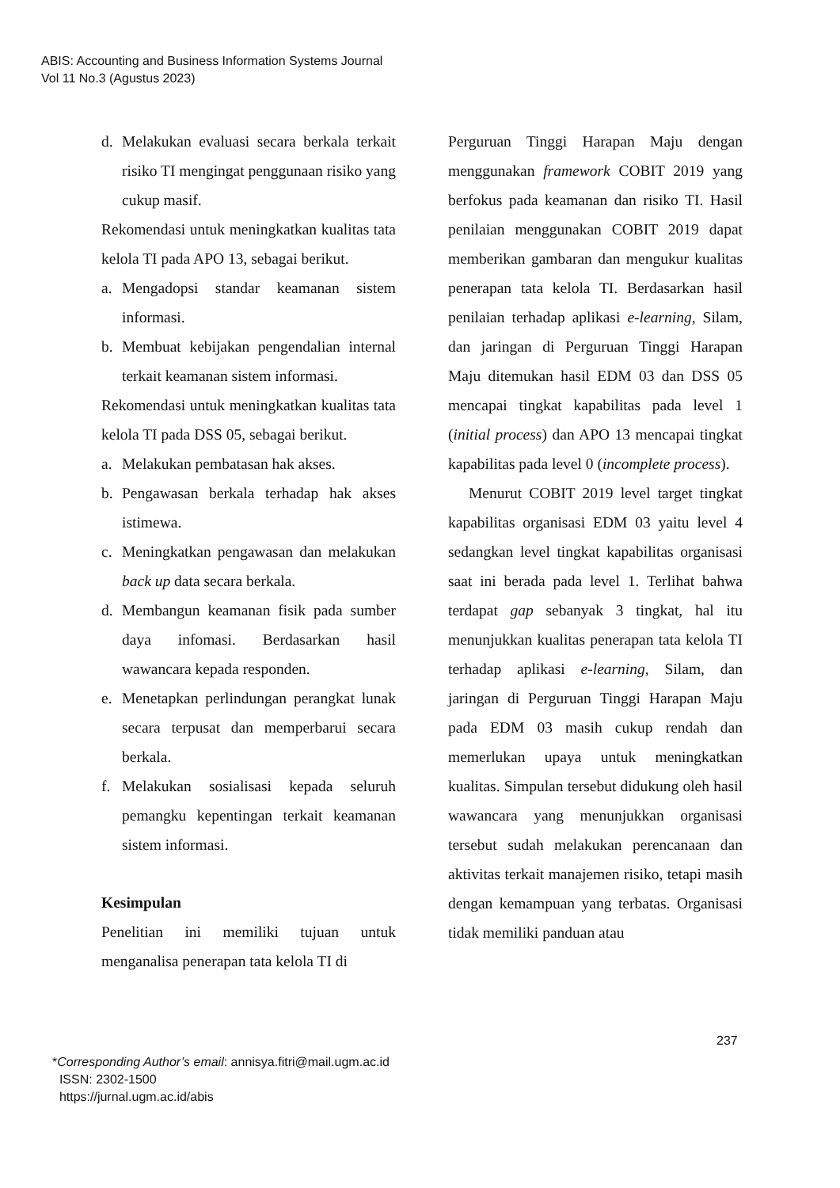ABIS: Accounting and Business Information Systems Journal
Vol 11 No.3 (Agustus 2023)
d. Melakukan evaluasi secara berkala terkait risiko TI mengingat penggunaan risiko yang cukup masif.
Rekomendasi untuk meningkatkan kualitas tata kelola TI pada APO 13, sebagai berikut.
a. Mengadopsi standar keamanan sistem informasi.
b. Membuat kebijakan pengendalian internal terkait keamanan sistem informasi.
Rekomendasi untuk meningkatkan kualitas tata kelola TI pada DSS 05, sebagai berikut.
a. Melakukan pembatasan hak akses.
b. Pengawasan berkala terhadap hak akses istimewa.
c. Meningkatkan pengawasan dan melakukan back up data secara berkala.
d. Membangun keamanan fisik pada sumber daya infomasi. Berdasarkan hasil wawancara kepada responden.
e. Menetapkan perlindungan perangkat lunak secara terpusat dan memperbarui secara berkala.
f. Melakukan sosialisasi kepada seluruh pemangku kepentingan terkait keamanan sistem informasi.
Kesimpulan
Penelitian ini memiliki tujuan untuk menganalisa penerapan tata kelola TI di
Perguruan Tinggi Harapan Maju dengan menggunakan framework COBIT 2019 yang berfokus pada keamanan dan risiko TI. Hasil penilaian menggunakan COBIT 2019 dapat memberikan gambaran dan mengukur kualitas penerapan tata kelola TI. Berdasarkan hasil penilaian terhadap aplikasi e-learning, Silam, dan jaringan di Perguruan Tinggi Harapan Maju ditemukan hasil EDM 03 dan DSS 05 mencapai tingkat kapabilitas pada level 1 (initial process) dan APO 13 mencapai tingkat kapabilitas pada level 0 (incomplete process).
Menurut COBIT 2019 level target tingkat kapabilitas organisasi EDM 03 yaitu level 4 sedangkan level tingkat kapabilitas organisasi saat ini berada pada level 1. Terlihat bahwa terdapat gap sebanyak 3 tingkat, hal itu menunjukkan kualitas penerapan tata kelola TI terhadap aplikasi e-learning, Silam, dan jaringan di Perguruan Tinggi Harapan Maju pada EDM 03 masih cukup rendah dan memerlukan upaya untuk meningkatkan kualitas. Simpulan tersebut didukung oleh hasil wawancara yang menunjukkan organisasi tersebut sudah melakukan perencanaan dan aktivitas terkait manajemen risiko, tetapi masih dengan kemampuan yang terbatas. Organisasi tidak memiliki panduan atau
237
*Corresponding Author’s email: annisya.fitri@mail.ugm.ac.id
ISSN: 2302-1500
https://jurnal.ugm.ac.id/abis